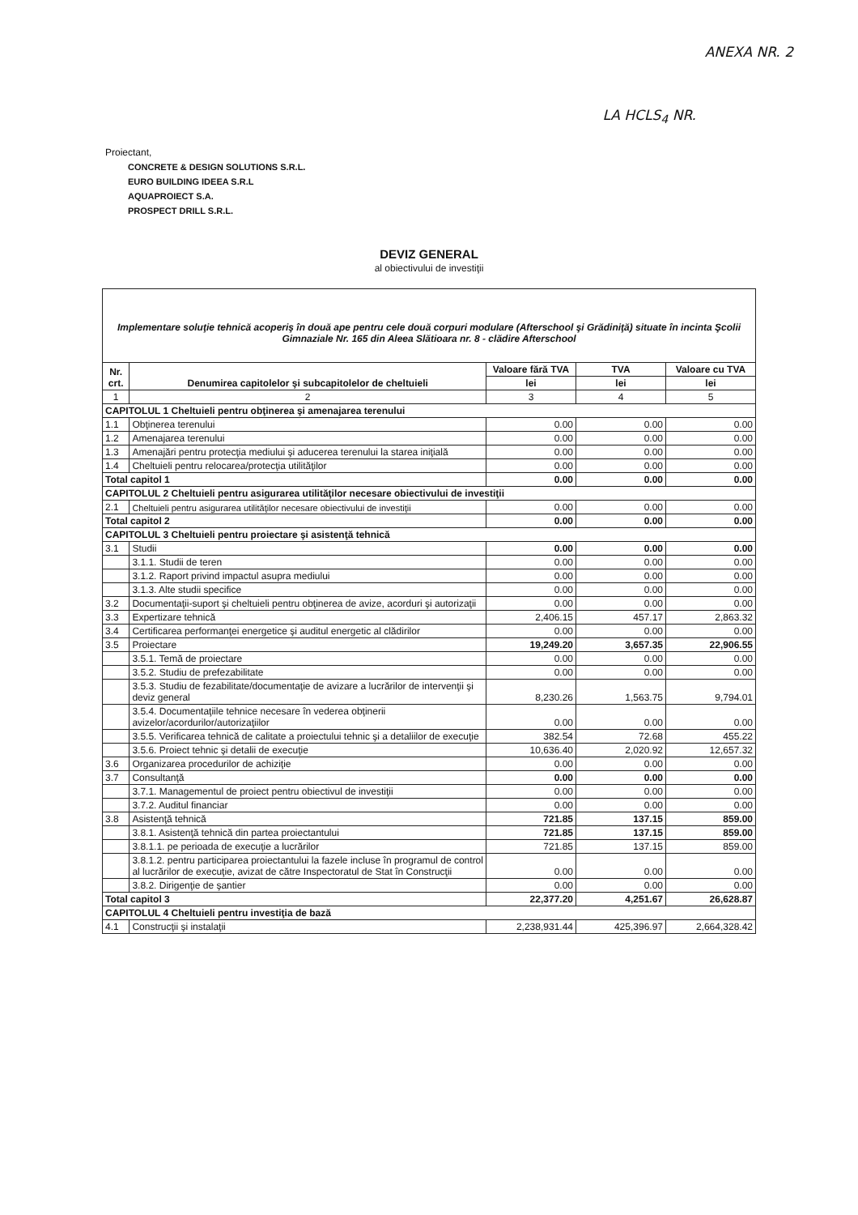ANEXA NR. 2
LA HCLS<sub>4</sub> NR.
Proiectant,
CONCRETE & DESIGN SOLUTIONS S.R.L.
EURO BUILDING IDEEA S.R.L
AQUAPROIECT S.A.
PROSPECT DRILL S.R.L.
DEVIZ GENERAL
al obiectivului de investiţii
| Implementare soluţie tehnică acoperiş în două ape pentru cele două corpuri modulare (Afterschool şi Grădiniţă) situate în incinta Şcolii Gimnaziale Nr. 165 din Aleea Slătioara nr. 8 - clădire Afterschool | | | | |
| Nr. crt. | Denumirea capitolelor şi subcapitolelor de cheltuieli | Valoare fără TVA | TVA | Valoare cu TVA |
| | | lei | lei | lei |
| 1 | 2 | 3 | 4 | 5 |
| CAPITOLUL 1 Cheltuieli pentru obţinerea şi amenajarea terenului | | | | |
| 1.1 | Obţinerea terenului | 0.00 | 0.00 | 0.00 |
| 1.2 | Amenajarea terenului | 0.00 | 0.00 | 0.00 |
| 1.3 | Amenajări pentru protecţia mediului şi aducerea terenului la starea iniţială | 0.00 | 0.00 | 0.00 |
| 1.4 | Cheltuieli pentru relocarea/protecţia utilităţilor | 0.00 | 0.00 | 0.00 |
| Total capitol 1 | | 0.00 | 0.00 | 0.00 |
| CAPITOLUL 2 Cheltuieli pentru asigurarea utilităţilor necesare obiectivului de investiţii | | | | |
| 2.1 | Cheltuieli pentru asigurarea utilităţilor necesare obiectivului de investiţii | 0.00 | 0.00 | 0.00 |
| Total capitol 2 | | 0.00 | 0.00 | 0.00 |
| CAPITOLUL 3 Cheltuieli pentru proiectare şi asistenţă tehnică | | | | |
| 3.1 | Studii | 0.00 | 0.00 | 0.00 |
| | 3.1.1. Studii de teren | 0.00 | 0.00 | 0.00 |
| | 3.1.2. Raport privind impactul asupra mediului | 0.00 | 0.00 | 0.00 |
| | 3.1.3. Alte studii specifice | 0.00 | 0.00 | 0.00 |
| 3.2 | Documentaţii-suport şi cheltuieli pentru obţinerea de avize, acorduri şi autorizaţii | 0.00 | 0.00 | 0.00 |
| 3.3 | Expertizare tehnică | 2,406.15 | 457.17 | 2,863.32 |
| 3.4 | Certificarea performanţei energetice şi auditul energetic al clădirilor | 0.00 | 0.00 | 0.00 |
| 3.5 | Proiectare | 19,249.20 | 3,657.35 | 22,906.55 |
| | 3.5.1. Temă de proiectare | 0.00 | 0.00 | 0.00 |
| | 3.5.2. Studiu de prefezabilitate | 0.00 | 0.00 | 0.00 |
| | 3.5.3. Studiu de fezabilitate/documentaţie de avizare a lucrărilor de intervenţii şi deviz general | 8,230.26 | 1,563.75 | 9,794.01 |
| | 3.5.4. Documentaţiile tehnice necesare în vederea obţinerii avizelor/acordurilor/autorizaţiilor | 0.00 | 0.00 | 0.00 |
| | 3.5.5. Verificarea tehnică de calitate a proiectului tehnic şi a detaliilor de execuţie | 382.54 | 72.68 | 455.22 |
| | 3.5.6. Proiect tehnic şi detalii de execuţie | 10,636.40 | 2,020.92 | 12,657.32 |
| 3.6 | Organizarea procedurilor de achiziţie | 0.00 | 0.00 | 0.00 |
| 3.7 | Consultanţă | 0.00 | 0.00 | 0.00 |
| | 3.7.1. Managementul de proiect pentru obiectivul de investiţii | 0.00 | 0.00 | 0.00 |
| | 3.7.2. Auditul financiar | 0.00 | 0.00 | 0.00 |
| 3.8 | Asistenţă tehnică | 721.85 | 137.15 | 859.00 |
| | 3.8.1. Asistenţă tehnică din partea proiectantului | 721.85 | 137.15 | 859.00 |
| | 3.8.1.1. pe perioada de execuţie a lucrărilor | 721.85 | 137.15 | 859.00 |
| | 3.8.1.2. pentru participarea proiectantului la fazele incluse în programul de control al lucrărilor de execuţie, avizat de către Inspectoratul de Stat în Construcţii | 0.00 | 0.00 | 0.00 |
| | 3.8.2. Dirigenţie de şantier | 0.00 | 0.00 | 0.00 |
| Total capitol 3 | | 22,377.20 | 4,251.67 | 26,628.87 |
| CAPITOLUL 4 Cheltuieli pentru investiţia de bază | | | | |
| 4.1 | Construcţii şi instalaţii | 2,238,931.44 | 425,396.97 | 2,664,328.42 |